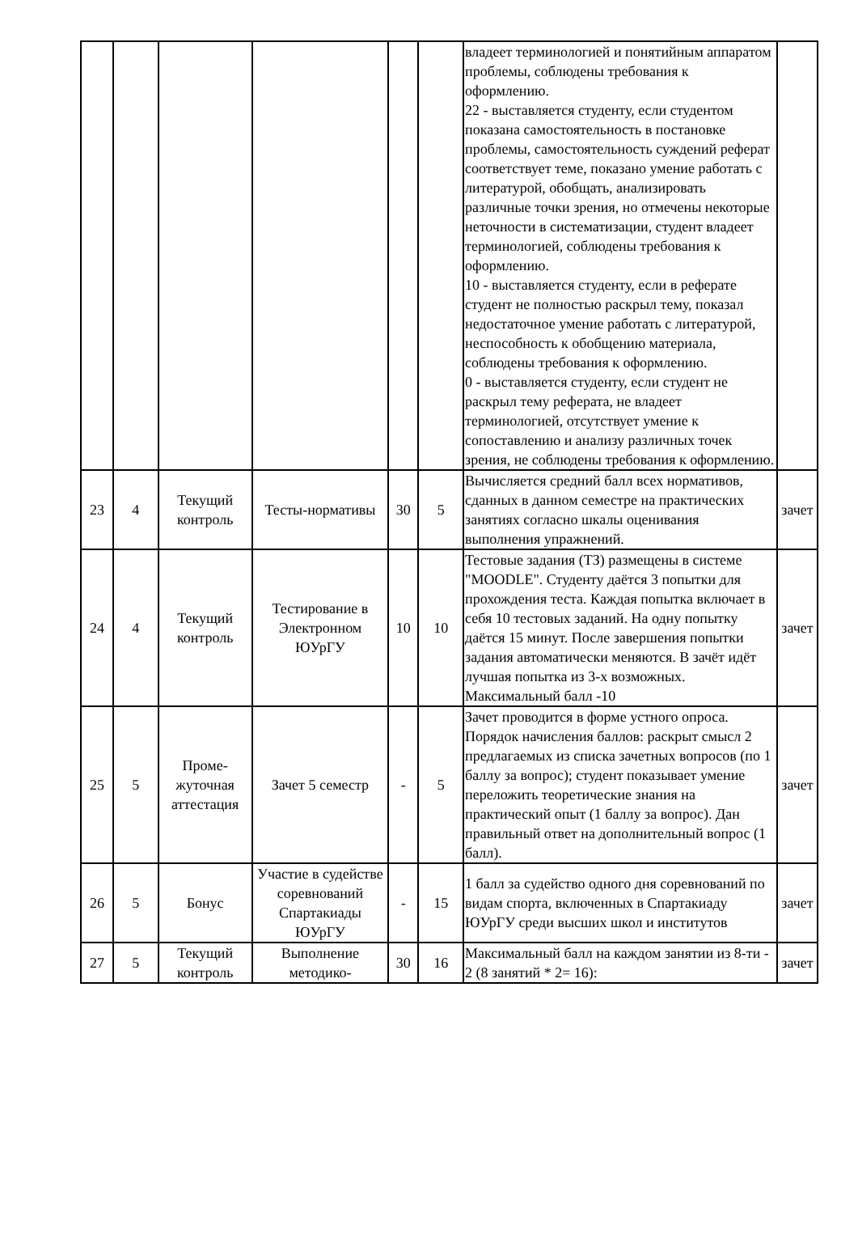| | | | | | | владеет терминологией и понятийным аппаратом проблемы, соблюдены требования к оформлению. 22 - выставляется студенту, если студентом показана самостоятельность в постановке проблемы, самостоятельность суждений реферат соответствует теме, показано умение работать с литературой, обобщать, анализировать различные точки зрения, но отмечены некоторые неточности в систематизации, студент владеет терминологией, соблюдены требования к оформлению. 10 - выставляется студенту, если в реферате студент не полностью раскрыл тему, показал недостаточное умение работать с литературой, неспособность к обобщению материала, соблюдены требования к оформлению. 0 - выставляется студенту, если студент не раскрыл тему реферата, не владеет терминологией, отсутствует умение к сопоставлению и анализу различных точек зрения, не соблюдены требования к оформлению. | |
| 23 | 4 | Текущий контроль | Тесты-нормативы | 30 | 5 | Вычисляется средний балл всех нормативов, сданных в данном семестре на практических занятиях согласно шкалы оценивания выполнения упражнений. | зачет |
| 24 | 4 | Текущий контроль | Тестирование в Электронном ЮУрГУ | 10 | 10 | Тестовые задания (ТЗ) размещены в системе "MOODLE". Студенту даётся 3 попытки для прохождения теста. Каждая попытка включает в себя 10 тестовых заданий. На одну попытку даётся 15 минут. После завершения попытки задания автоматически меняются. В зачёт идёт лучшая попытка из 3-х возможных. Максимальный балл -10 | зачет |
| 25 | 5 | Проме-жуточная аттестация | Зачет 5 семестр | - | 5 | Зачет проводится в форме устного опроса. Порядок начисления баллов: раскрыт смысл 2 предлагаемых из списка зачетных вопросов (по 1 баллу за вопрос); студент показывает умение переложить теоретические знания на практический опыт (1 баллу за вопрос). Дан правильный ответ на дополнительный вопрос (1 балл). | зачет |
| 26 | 5 | Бонус | Участие в судействе соревнований Спартакиады ЮУрГУ | - | 15 | 1 балл за судейство одного дня соревнований по видам спорта, включенных в Спартакиаду ЮУрГУ среди высших школ и институтов | зачет |
| 27 | 5 | Текущий контроль | Выполнение методико- | 30 | 16 | Максимальный балл на каждом занятии из 8-ти - 2 (8 занятий * 2= 16): | зачет |